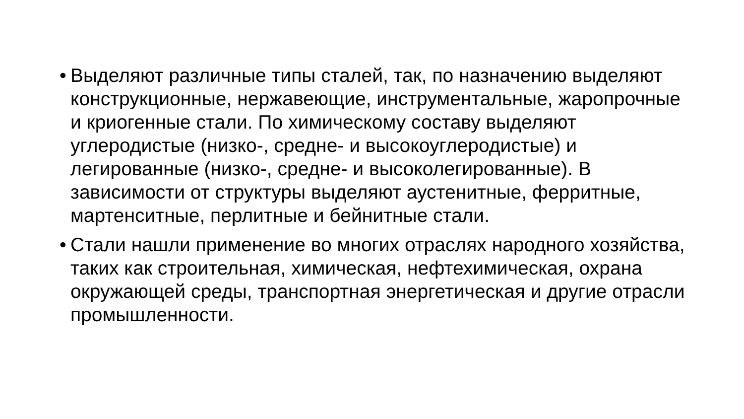• Выделяют различные типы сталей, так, по назначению выделяют конструкционные, нержавеющие, инструментальные, жаропрочные и криогенные стали. По химическому составу выделяют углеродистые (низко-, средне- и высокоуглеродистые) и легированные (низко-, средне- и высоколегированные). В зависимости от структуры выделяют аустенитные, ферритные, мартенситные, перлитные и бейнитные стали.
• Стали нашли применение во многих отраслях народного хозяйства, таких как строительная, химическая, нефтехимическая, охрана окружающей среды, транспортная энергетическая и другие отрасли промышленности.